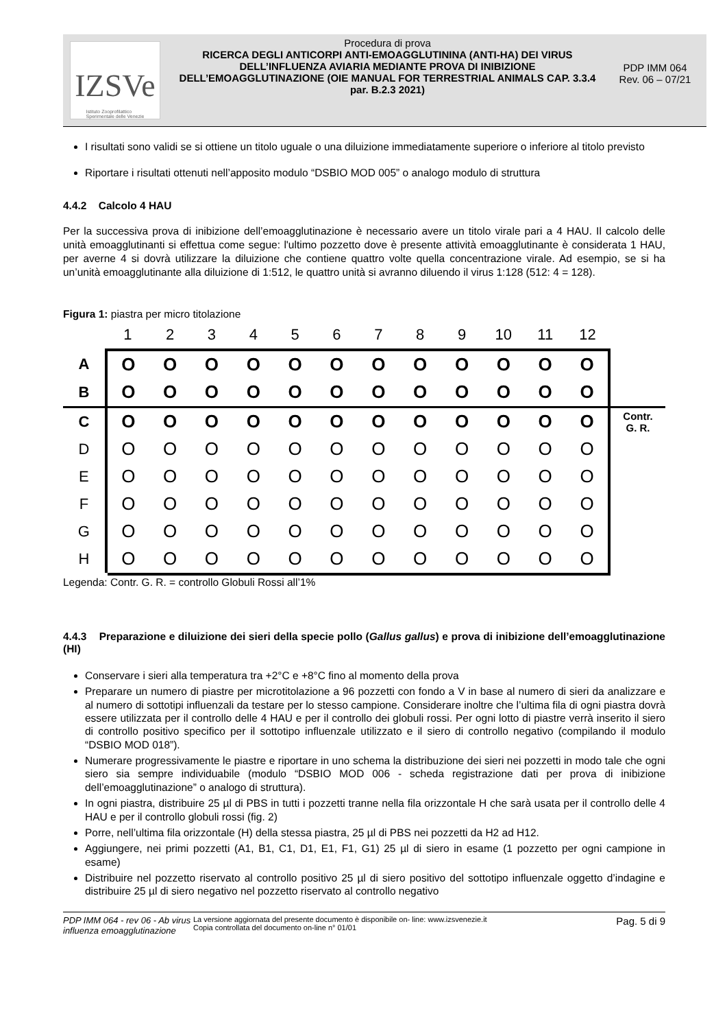IZSVe
Istituto Zooprofilattico
Sperimentale delle Venezie
Procedura di prova
RICERCA DEGLI ANTICORPI ANTI-EMOAGGLUTININA (ANTI-HA) DEI VIRUS DELL’INFLUENZA AVIARIA MEDIANTE PROVA DI INIBIZIONE DELL’EMOAGGLUTINAZIONE (OIE MANUAL FOR TERRESTRIAL ANIMALS CAP. 3.3.4 par. B.2.3 2021)
PDP IMM 064
Rev. 06 – 07/21
I risultati sono validi se si ottiene un titolo uguale o una diluizione immediatamente superiore o inferiore al titolo previsto
Riportare i risultati ottenuti nell’apposito modulo “DSBIO MOD 005” o analogo modulo di struttura
4.4.2 Calcolo 4 HAU
Per la successiva prova di inibizione dell’emoagglutinazione è necessario avere un titolo virale pari a 4 HAU. Il calcolo delle unità emoagglutinanti si effettua come segue: l'ultimo pozzetto dove è presente attività emoagglutinante è considerata 1 HAU, per averne 4 si dovrà utilizzare la diluizione che contiene quattro volte quella concentrazione virale. Ad esempio, se si ha un’unità emoagglutinante alla diluizione di 1:512, le quattro unità si avranno diluendo il virus 1:128 (512: 4 = 128).
Figura 1: piastra per micro titolazione
| | 1 | 2 | 3 | 4 | 5 | 6 | 7 | 8 | 9 | 10 | 11 | 12 | |
| --- | --- | --- | --- | --- | --- | --- | --- | --- | --- | --- | --- | --- | --- |
| A | O | O | O | O | O | O | O | O | O | O | O | O | |
| B | O | O | O | O | O | O | O | O | O | O | O | O | |
| C | O | O | O | O | O | O | O | O | O | O | O | O | Contr. G. R. |
| D | O | O | O | O | O | O | O | O | O | O | O | O | |
| E | O | O | O | O | O | O | O | O | O | O | O | O | |
| F | O | O | O | O | O | O | O | O | O | O | O | O | |
| G | O | O | O | O | O | O | O | O | O | O | O | O | |
| H | O | O | O | O | O | O | O | O | O | O | O | O | |
Legenda: Contr. G. R. = controllo Globuli Rossi all’1%
4.4.3 Preparazione e diluizione dei sieri della specie pollo (Gallus gallus) e prova di inibizione dell’emoagglutinazione (HI)
Conservare i sieri alla temperatura tra +2°C e +8°C fino al momento della prova
Preparare un numero di piastre per microtitolazione a 96 pozzetti con fondo a V in base al numero di sieri da analizzare e al numero di sottotipi influenzali da testare per lo stesso campione. Considerare inoltre che l’ultima fila di ogni piastra dovrà essere utilizzata per il controllo delle 4 HAU e per il controllo dei globuli rossi. Per ogni lotto di piastre verrà inserito il siero di controllo positivo specifico per il sottotipo influenzale utilizzato e il siero di controllo negativo (compilando il modulo “DSBIO MOD 018”).
Numerare progressivamente le piastre e riportare in uno schema la distribuzione dei sieri nei pozzetti in modo tale che ogni siero sia sempre individuabile (modulo “DSBIO MOD 006 - scheda registrazione dati per prova di inibizione dell’emoagglutinazione” o analogo di struttura).
In ogni piastra, distribuire 25 µl di PBS in tutti i pozzetti tranne nella fila orizzontale H che sarà usata per il controllo delle 4 HAU e per il controllo globuli rossi (fig. 2)
Porre, nell’ultima fila orizzontale (H) della stessa piastra, 25 µl di PBS nei pozzetti da H2 ad H12.
Aggiungere, nei primi pozzetti (A1, B1, C1, D1, E1, F1, G1) 25 µl di siero in esame (1 pozzetto per ogni campione in esame)
Distribuire nel pozzetto riservato al controllo positivo 25 µl di siero positivo del sottotipo influenzale oggetto d’indagine e distribuire 25 µl di siero negativo nel pozzetto riservato al controllo negativo
PDP IMM 064 - rev 06 - Ab virus influenza emoagglutinazione
La versione aggiornata del presente documento è disponibile on- line: www.izsvenezie.it
Copia controllata del documento on-line n° 01/01
Pag. 5 di 9